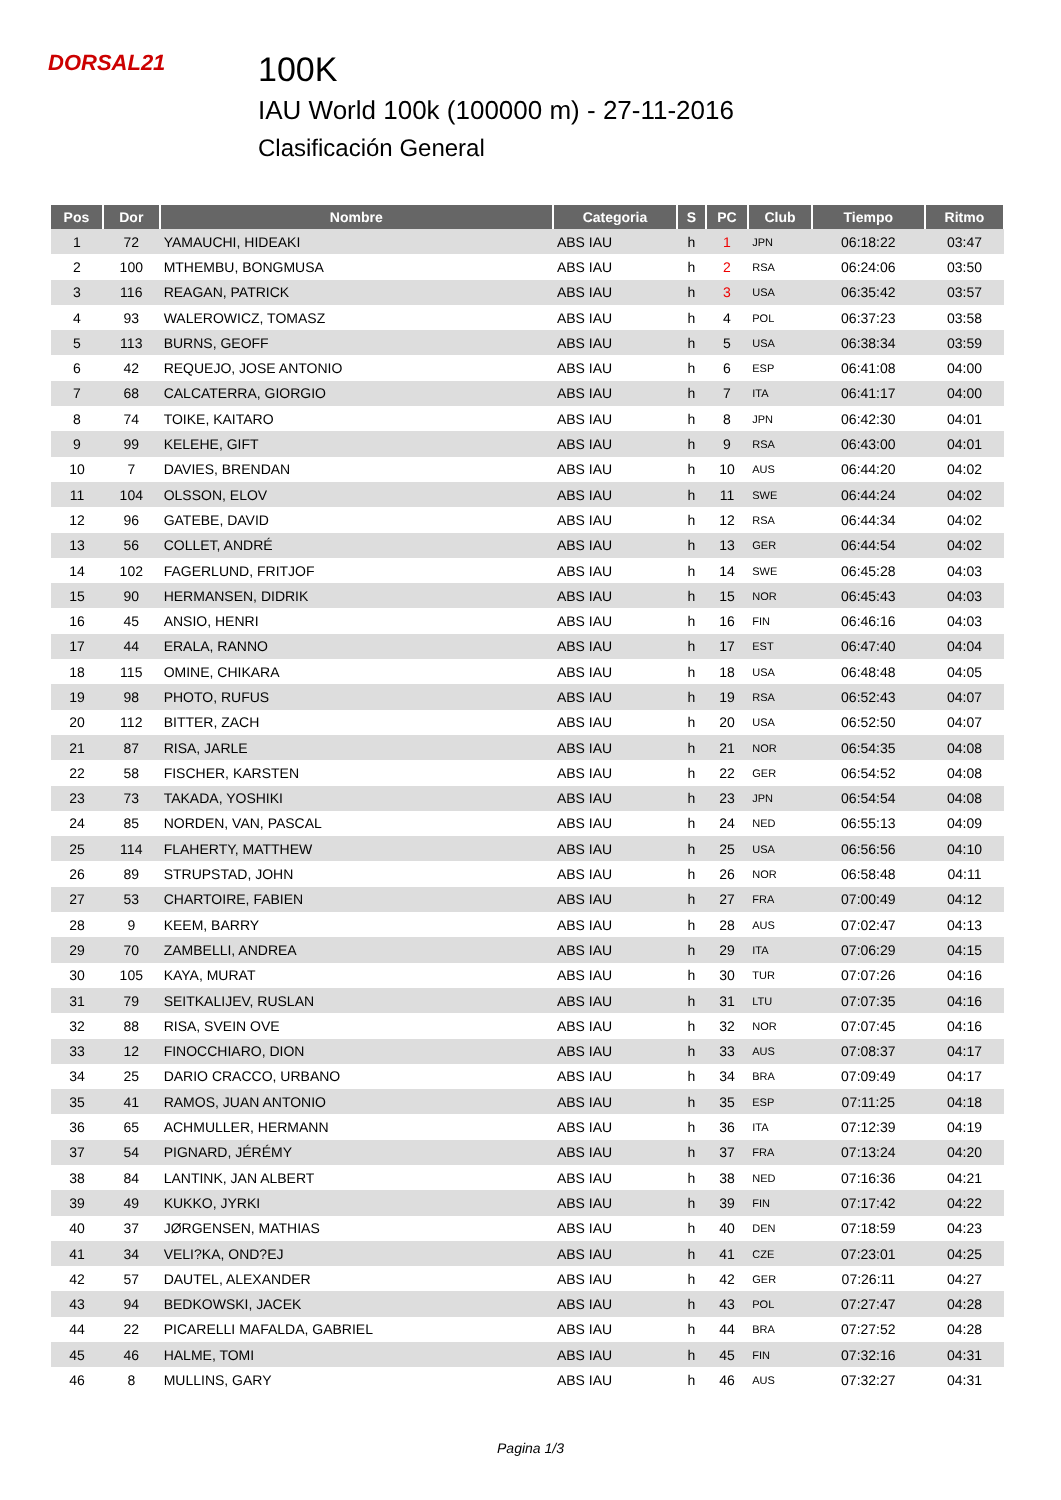DORSAL21
100K
IAU World 100k (100000 m) - 27-11-2016
Clasificación General
| Pos | Dor | Nombre | Categoria | S | PC | Club | Tiempo | Ritmo |
| --- | --- | --- | --- | --- | --- | --- | --- | --- |
| 1 | 72 | YAMAUCHI, HIDEAKI | ABS IAU | h | 1 | JPN | 06:18:22 | 03:47 |
| 2 | 100 | MTHEMBU, BONGMUSA | ABS IAU | h | 2 | RSA | 06:24:06 | 03:50 |
| 3 | 116 | REAGAN, PATRICK | ABS IAU | h | 3 | USA | 06:35:42 | 03:57 |
| 4 | 93 | WALEROWICZ, TOMASZ | ABS IAU | h | 4 | POL | 06:37:23 | 03:58 |
| 5 | 113 | BURNS, GEOFF | ABS IAU | h | 5 | USA | 06:38:34 | 03:59 |
| 6 | 42 | REQUEJO, JOSE ANTONIO | ABS IAU | h | 6 | ESP | 06:41:08 | 04:00 |
| 7 | 68 | CALCATERRA, GIORGIO | ABS IAU | h | 7 | ITA | 06:41:17 | 04:00 |
| 8 | 74 | TOIKE, KAITARO | ABS IAU | h | 8 | JPN | 06:42:30 | 04:01 |
| 9 | 99 | KELEHE, GIFT | ABS IAU | h | 9 | RSA | 06:43:00 | 04:01 |
| 10 | 7 | DAVIES, BRENDAN | ABS IAU | h | 10 | AUS | 06:44:20 | 04:02 |
| 11 | 104 | OLSSON, ELOV | ABS IAU | h | 11 | SWE | 06:44:24 | 04:02 |
| 12 | 96 | GATEBE, DAVID | ABS IAU | h | 12 | RSA | 06:44:34 | 04:02 |
| 13 | 56 | COLLET, ANDRÉ | ABS IAU | h | 13 | GER | 06:44:54 | 04:02 |
| 14 | 102 | FAGERLUND, FRITJOF | ABS IAU | h | 14 | SWE | 06:45:28 | 04:03 |
| 15 | 90 | HERMANSEN, DIDRIK | ABS IAU | h | 15 | NOR | 06:45:43 | 04:03 |
| 16 | 45 | ANSIO, HENRI | ABS IAU | h | 16 | FIN | 06:46:16 | 04:03 |
| 17 | 44 | ERALA, RANNO | ABS IAU | h | 17 | EST | 06:47:40 | 04:04 |
| 18 | 115 | OMINE, CHIKARA | ABS IAU | h | 18 | USA | 06:48:48 | 04:05 |
| 19 | 98 | PHOTO, RUFUS | ABS IAU | h | 19 | RSA | 06:52:43 | 04:07 |
| 20 | 112 | BITTER, ZACH | ABS IAU | h | 20 | USA | 06:52:50 | 04:07 |
| 21 | 87 | RISA, JARLE | ABS IAU | h | 21 | NOR | 06:54:35 | 04:08 |
| 22 | 58 | FISCHER, KARSTEN | ABS IAU | h | 22 | GER | 06:54:52 | 04:08 |
| 23 | 73 | TAKADA, YOSHIKI | ABS IAU | h | 23 | JPN | 06:54:54 | 04:08 |
| 24 | 85 | NORDEN, VAN, PASCAL | ABS IAU | h | 24 | NED | 06:55:13 | 04:09 |
| 25 | 114 | FLAHERTY, MATTHEW | ABS IAU | h | 25 | USA | 06:56:56 | 04:10 |
| 26 | 89 | STRUPSTAD, JOHN | ABS IAU | h | 26 | NOR | 06:58:48 | 04:11 |
| 27 | 53 | CHARTOIRE, FABIEN | ABS IAU | h | 27 | FRA | 07:00:49 | 04:12 |
| 28 | 9 | KEEM, BARRY | ABS IAU | h | 28 | AUS | 07:02:47 | 04:13 |
| 29 | 70 | ZAMBELLI, ANDREA | ABS IAU | h | 29 | ITA | 07:06:29 | 04:15 |
| 30 | 105 | KAYA, MURAT | ABS IAU | h | 30 | TUR | 07:07:26 | 04:16 |
| 31 | 79 | SEITKALIJEV, RUSLAN | ABS IAU | h | 31 | LTU | 07:07:35 | 04:16 |
| 32 | 88 | RISA, SVEIN OVE | ABS IAU | h | 32 | NOR | 07:07:45 | 04:16 |
| 33 | 12 | FINOCCHIARO, DION | ABS IAU | h | 33 | AUS | 07:08:37 | 04:17 |
| 34 | 25 | DARIO CRACCO, URBANO | ABS IAU | h | 34 | BRA | 07:09:49 | 04:17 |
| 35 | 41 | RAMOS, JUAN ANTONIO | ABS IAU | h | 35 | ESP | 07:11:25 | 04:18 |
| 36 | 65 | ACHMULLER, HERMANN | ABS IAU | h | 36 | ITA | 07:12:39 | 04:19 |
| 37 | 54 | PIGNARD, JÉRÉMY | ABS IAU | h | 37 | FRA | 07:13:24 | 04:20 |
| 38 | 84 | LANTINK, JAN ALBERT | ABS IAU | h | 38 | NED | 07:16:36 | 04:21 |
| 39 | 49 | KUKKO, JYRKI | ABS IAU | h | 39 | FIN | 07:17:42 | 04:22 |
| 40 | 37 | JØRGENSEN, MATHIAS | ABS IAU | h | 40 | DEN | 07:18:59 | 04:23 |
| 41 | 34 | VELI?KA, OND?EJ | ABS IAU | h | 41 | CZE | 07:23:01 | 04:25 |
| 42 | 57 | DAUTEL, ALEXANDER | ABS IAU | h | 42 | GER | 07:26:11 | 04:27 |
| 43 | 94 | BEDKOWSKI, JACEK | ABS IAU | h | 43 | POL | 07:27:47 | 04:28 |
| 44 | 22 | PICARELLI MAFALDA, GABRIEL | ABS IAU | h | 44 | BRA | 07:27:52 | 04:28 |
| 45 | 46 | HALME, TOMI | ABS IAU | h | 45 | FIN | 07:32:16 | 04:31 |
| 46 | 8 | MULLINS, GARY | ABS IAU | h | 46 | AUS | 07:32:27 | 04:31 |
Pagina 1/3